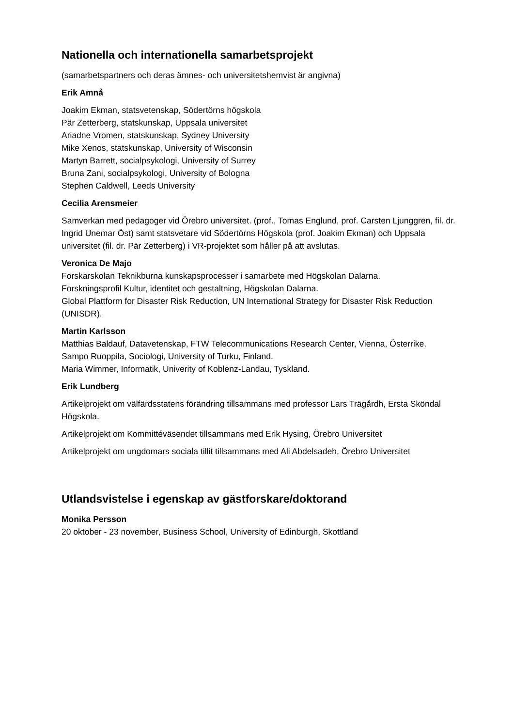Nationella och internationella samarbetsprojekt
(samarbetspartners och deras ämnes- och universitetshemvist är angivna)
Erik Amnå
Joakim Ekman, statsvetenskap, Södertörns högskola
Pär Zetterberg, statskunskap, Uppsala universitet
Ariadne Vromen, statskunskap, Sydney University
Mike Xenos, statskunskap, University of Wisconsin
Martyn Barrett, socialpsykologi, University of Surrey
Bruna Zani, socialpsykologi, University of Bologna
Stephen Caldwell, Leeds University
Cecilia Arensmeier
Samverkan med pedagoger vid Örebro universitet. (prof., Tomas Englund, prof. Carsten Ljunggren, fil. dr. Ingrid Unemar Öst) samt statsvetare vid Södertörns Högskola (prof. Joakim Ekman) och Uppsala universitet (fil. dr. Pär Zetterberg) i VR-projektet som håller på att avslutas.
Veronica De Majo
Forskarskolan Teknikburna kunskapsprocesser i samarbete med Högskolan Dalarna.
Forskningsprofil Kultur, identitet och gestaltning, Högskolan Dalarna.
Global Plattform for Disaster Risk Reduction, UN International Strategy for Disaster Risk Reduction (UNISDR).
Martin Karlsson
Matthias Baldauf, Datavetenskap, FTW Telecommunications Research Center, Vienna, Österrike.
Sampo Ruoppila, Sociologi, University of Turku, Finland.
Maria Wimmer, Informatik, Univerity of Koblenz-Landau, Tyskland.
Erik Lundberg
Artikelprojekt om välfärdsstatens förändring tillsammans med professor Lars Trägårdh, Ersta Sköndal Högskola.
Artikelprojekt om Kommittéväsendet tillsammans med Erik Hysing, Örebro Universitet
Artikelprojekt om ungdomars sociala tillit tillsammans med Ali Abdelsadeh, Örebro Universitet
Utlandsvistelse i egenskap av gästforskare/doktorand
Monika Persson
20 oktober - 23 november, Business School, University of Edinburgh, Skottland